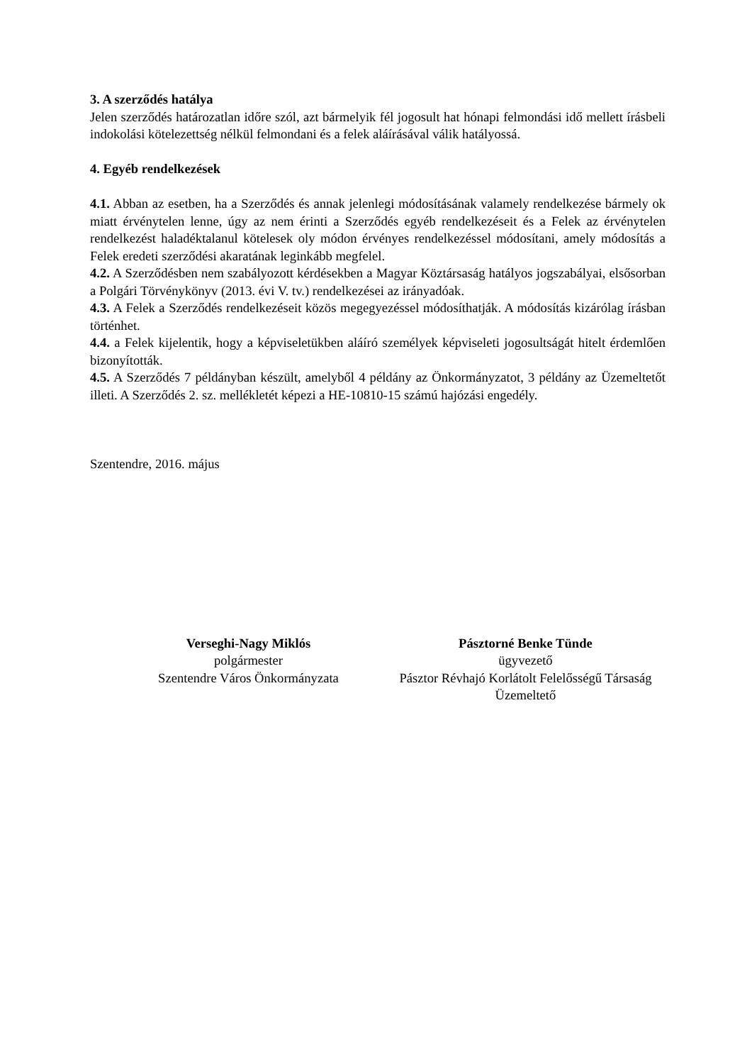3. A szerződés hatálya
Jelen szerződés határozatlan időre szól, azt bármelyik fél jogosult hat hónapi felmondási idő mellett írásbeli indokolási kötelezettség nélkül felmondani és a felek aláírásával válik hatályossá.
4. Egyéb rendelkezések
4.1. Abban az esetben, ha a Szerződés és annak jelenlegi módosításának valamely rendelkezése bármely ok miatt érvénytelen lenne, úgy az nem érinti a Szerződés egyéb rendelkezéseit és a Felek az érvénytelen rendelkezést haladéktalanul kötelesek oly módon érvényes rendelkezéssel módosítani, amely módosítás a Felek eredeti szerződési akaratának leginkább megfelel.
4.2. A Szerződésben nem szabályozott kérdésekben a Magyar Köztársaság hatályos jogszabályai, elsősorban a Polgári Törvénykönyv (2013. évi V. tv.) rendelkezései az irányadóak.
4.3. A Felek a Szerződés rendelkezéseit közös megegyezéssel módosíthatják. A módosítás kizárólag írásban történhet.
4.4. a Felek kijelentik, hogy a képviseletükben aláíró személyek képviseleti jogosultságát hitelt érdemlően bizonyították.
4.5. A Szerződés 7 példányban készült, amelyből 4 példány az Önkormányzatot, 3 példány az Üzemeltetőt illeti. A Szerződés 2. sz. mellékletét képezi a HE-10810-15 számú hajózási engedély.
Szentendre, 2016. május
Verseghi-Nagy Miklós
polgármester
Szentendre Város Önkormányzata
Pásztorné Benke Tünde
ügyvezető
Pásztor Révhajó Korlátolt Felelősségű Társaság
Üzemeltető